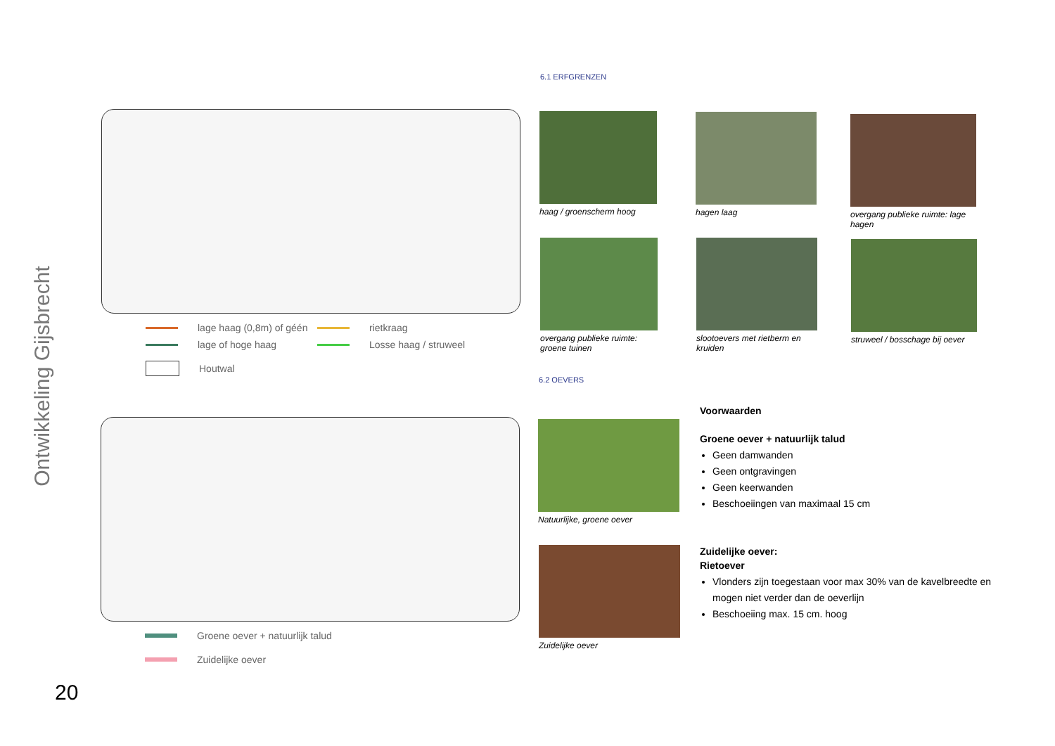Ontwikkeling Gijsbrecht
lage haag (0,8m) of géén rietkraag
lage of hoge haag Losse haag / struweel
Houtwal
Groene oever + natuurlijk talud
Zuidelijke oever
6.1 ERFGRENZEN
haag / groenscherm hoog
hagen laag
overgang publieke ruimte: lage hagen
overgang publieke ruimte: groene tuinen
slootoevers met rietberm en kruiden
struweel / bosschage bij oever
6.2 OEVERS
Natuurlijke, groene oever
Zuidelijke oever
Voorwaarden
Groene oever + natuurlijk talud
Geen damwanden
Geen ontgravingen
Geen keerwanden
Beschoeiingen van maximaal 15 cm
Zuidelijke oever:
Rietoever
Vlonders zijn toegestaan voor max 30% van de kavelbreedte en mogen niet verder dan de oeverlijn
Beschoeiing max. 15 cm. hoog
20